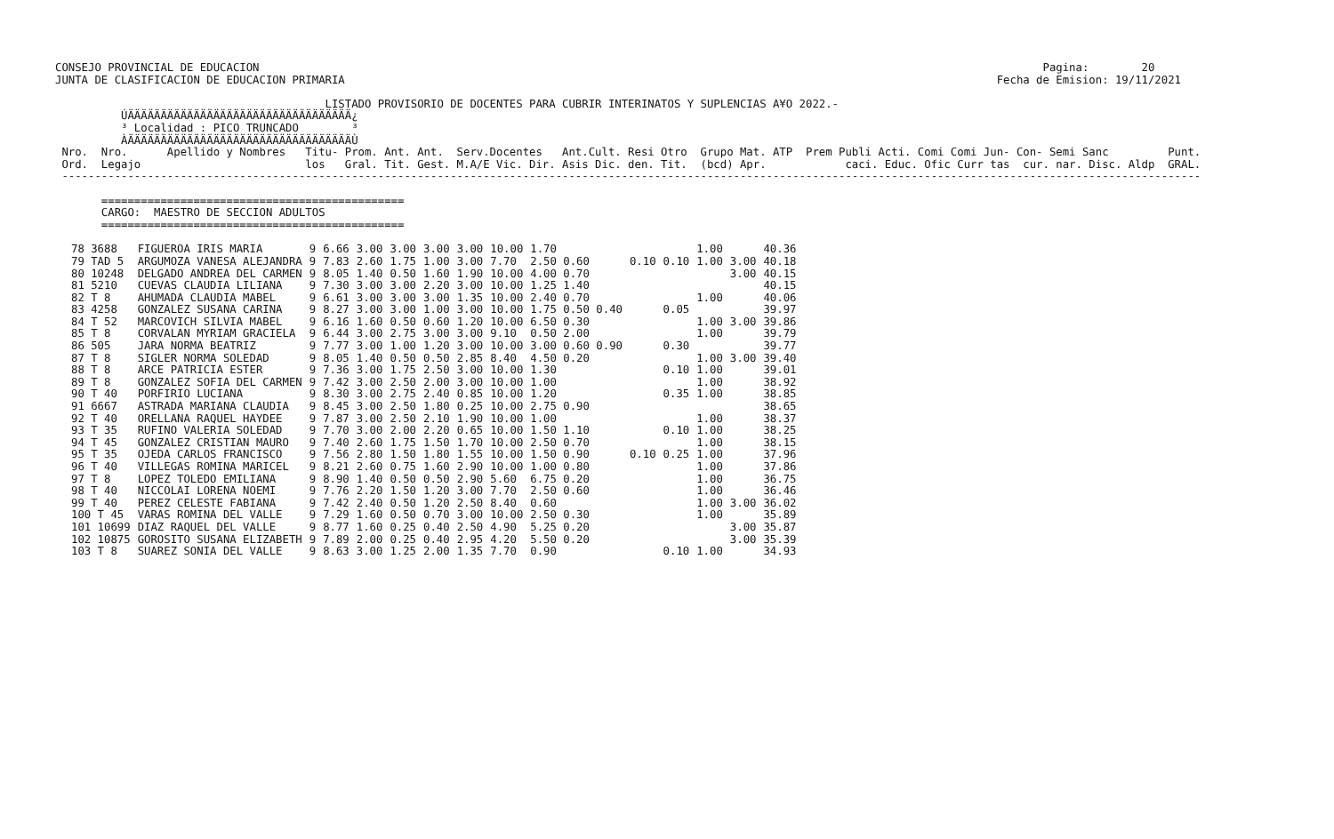CONSEJO PROVINCIAL DE EDUCACION                                                                                                                       Pagina:        20
JUNTA DE CLASIFICACION DE EDUCACION PRIMARIA                                                                                                   Fecha de Emision: 19/11/2021

                                         LISTADO PROVISORIO DE DOCENTES PARA CUBRIR INTERINATOS Y SUPLENCIAS A¥O 2022.-
          ÚÄÄÄÄÄÄÄÄÄÄÄÄÄÄÄÄÄÄÄÄÄÄÄÄÄÄÄÄÄÄÄÄÄÄ¿
          ³ Localidad : PICO TRUNCADO        ³
          ÀÄÄÄÄÄÄÄÄÄÄÄÄÄÄÄÄÄÄÄÄÄÄÄÄÄÄÄÄÄÄÄÄÄÄÙ
 Nro.  Nro.      Apellido y Nombres   Titu- Prom. Ant. Ant.  Serv.Docentes   Ant.Cult. Resi Otro  Grupo Mat. ATP  Prem Publi Acti. Comi Comi Jun- Con- Semi Sanc         Punt.
 Ord.  Legajo                         los   Gral. Tit. Gest. M.A/E Vic. Dir. Asis Dic. den. Tit.  (bcd) Apr.            caci. Educ. Ofic Curr tas  cur. nar. Disc. Aldp  GRAL.
 -----------------------------------------------------------------------------------------------------------------------------------------------------------------------------

       ==============================================
       CARGO:  MAESTRO DE SECCION ADULTOS
       ==============================================
| 78 3688 | FIGUEROA IRIS MARIA | 9 | 6.66 | 3.00 | 3.00 | 3.00 | 3.00 | 10.00 | 1.70 | | | 1.00 | | 40.36 |
| 79 TAD 5 | ARGUMOZA VANESA ALEJANDRA | 9 | 7.83 | 2.60 | 1.75 | 1.00 | 3.00 | 7.70 | 2.50 0.60 | 0.10 | 0.10 | 1.00 | 3.00 | 40.18 |
| 80 10248 | DELGADO ANDREA DEL CARMEN | 9 | 8.05 | 1.40 | 0.50 | 1.60 | 1.90 | 10.00 | 4.00 0.70 | | | | 3.00 | 40.15 |
| 81 5210 | CUEVAS CLAUDIA LILIANA | 9 | 7.30 | 3.00 | 3.00 | 2.20 | 3.00 | 10.00 | 1.25 1.40 | | | | | 40.15 |
| 82 T 8 | AHUMADA CLAUDIA MABEL | 9 | 6.61 | 3.00 | 3.00 | 3.00 | 1.35 | 10.00 | 2.40 0.70 | | | 1.00 | | 40.06 |
| 83 4258 | GONZALEZ SUSANA CARINA | 9 | 8.27 | 3.00 | 3.00 | 1.00 | 3.00 | 10.00 | 1.75 0.50 0.40 | | 0.05 | | | 39.97 |
| 84 T 52 | MARCOVICH SILVIA MABEL | 9 | 6.16 | 1.60 | 0.50 | 0.60 | 1.20 | 10.00 | 6.50 0.30 | | | 1.00 | 3.00 | 39.86 |
| 85 T 8 | CORVALAN MYRIAM GRACIELA | 9 | 6.44 | 3.00 | 2.75 | 3.00 | 3.00 | 9.10 | 0.50 2.00 | | | 1.00 | | 39.79 |
| 86 505 | JARA NORMA BEATRIZ | 9 | 7.77 | 3.00 | 1.00 | 1.20 | 3.00 | 10.00 | 3.00 0.60 0.90 | | 0.30 | | | 39.77 |
| 87 T 8 | SIGLER NORMA SOLEDAD | 9 | 8.05 | 1.40 | 0.50 | 0.50 | 2.85 | 8.40 | 4.50 0.20 | | | 1.00 | 3.00 | 39.40 |
| 88 T 8 | ARCE PATRICIA ESTER | 9 | 7.36 | 3.00 | 1.75 | 2.50 | 3.00 | 10.00 | 1.30 | | 0.10 | 1.00 | | 39.01 |
| 89 T 8 | GONZALEZ SOFIA DEL CARMEN | 9 | 7.42 | 3.00 | 2.50 | 2.00 | 3.00 | 10.00 | 1.00 | | | 1.00 | | 38.92 |
| 90 T 40 | PORFIRIO LUCIANA | 9 | 8.30 | 3.00 | 2.75 | 2.40 | 0.85 | 10.00 | 1.20 | | 0.35 | 1.00 | | 38.85 |
| 91 6667 | ASTRADA MARIANA CLAUDIA | 9 | 8.45 | 3.00 | 2.50 | 1.80 | 0.25 | 10.00 | 2.75 0.90 | | | | | 38.65 |
| 92 T 40 | ORELLANA RAQUEL HAYDEE | 9 | 7.87 | 3.00 | 2.50 | 2.10 | 1.90 | 10.00 | 1.00 | | | 1.00 | | 38.37 |
| 93 T 35 | RUFINO VALERIA SOLEDAD | 9 | 7.70 | 3.00 | 2.00 | 2.20 | 0.65 | 10.00 | 1.50 1.10 | | 0.10 | 1.00 | | 38.25 |
| 94 T 45 | GONZALEZ CRISTIAN MAURO | 9 | 7.40 | 2.60 | 1.75 | 1.50 | 1.70 | 10.00 | 2.50 0.70 | | | 1.00 | | 38.15 |
| 95 T 35 | OJEDA CARLOS FRANCISCO | 9 | 7.56 | 2.80 | 1.50 | 1.80 | 1.55 | 10.00 | 1.50 0.90 | 0.10 | 0.25 | 1.00 | | 37.96 |
| 96 T 40 | VILLEGAS ROMINA MARICEL | 9 | 8.21 | 2.60 | 0.75 | 1.60 | 2.90 | 10.00 | 1.00 0.80 | | | 1.00 | | 37.86 |
| 97 T 8 | LOPEZ TOLEDO EMILIANA | 9 | 8.90 | 1.40 | 0.50 | 0.50 | 2.90 | 5.60 | 6.75 0.20 | | | 1.00 | | 36.75 |
| 98 T 40 | NICCOLAI LORENA NOEMI | 9 | 7.76 | 2.20 | 1.50 | 1.20 | 3.00 | 7.70 | 2.50 0.60 | | | 1.00 | | 36.46 |
| 99 T 40 | PEREZ CELESTE FABIANA | 9 | 7.42 | 2.40 | 0.50 | 1.20 | 2.50 | 8.40 | 0.60 | | | 1.00 | 3.00 | 36.02 |
| 100 T 45 | VARAS ROMINA DEL VALLE | 9 | 7.29 | 1.60 | 0.50 | 0.70 | 3.00 | 10.00 | 2.50 0.30 | | | 1.00 | | 35.89 |
| 101 10699 | DIAZ RAQUEL DEL VALLE | 9 | 8.77 | 1.60 | 0.25 | 0.40 | 2.50 | 4.90 | 5.25 0.20 | | | | 3.00 | 35.87 |
| 102 10875 | GOROSITO SUSANA ELIZABETH | 9 | 7.89 | 2.00 | 0.25 | 0.40 | 2.95 | 4.20 | 5.50 0.20 | | | | 3.00 | 35.39 |
| 103 T 8 | SUAREZ SONIA DEL VALLE | 9 | 8.63 | 3.00 | 1.25 | 2.00 | 1.35 | 7.70 | 0.90 | | 0.10 | 1.00 | | 34.93 |